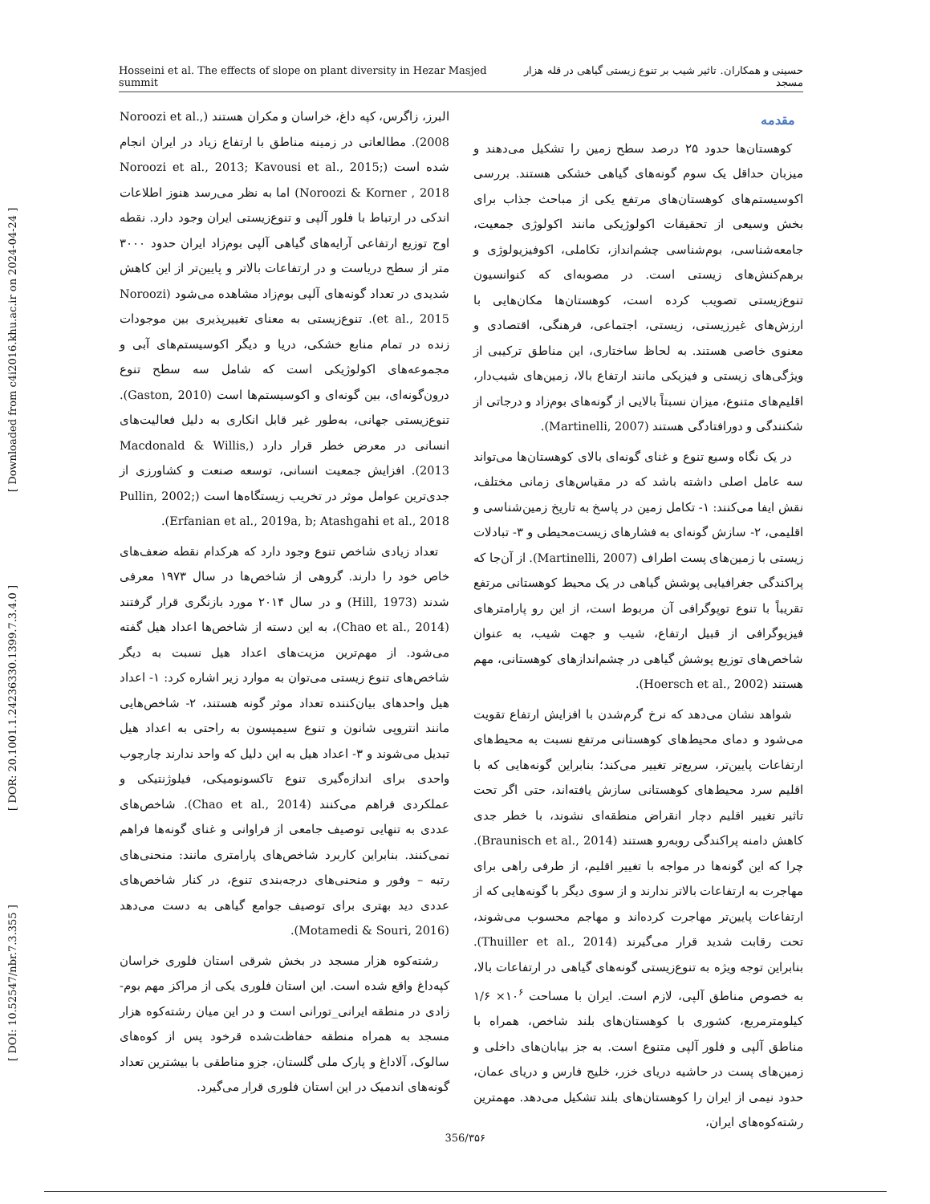Hosseini et al. The effects of slope on plant diversity in Hezar Masjed summit حسینی و همکاران. تاثیر شیب بر تنوع زیستی گیاهی در قله هزار مسجد
[ DOI: 10.52547/nbr.7.3.355 ] [ DOR: 20.1001.1.24236330.1399.7.3.4.0 ] [ Downloaded from c4i2016.khu.ac.ir on 2024-04-24 ]
مقدمه
کوهستان‌ها حدود ۲۵ درصد سطح زمین را تشکیل می‌دهند و میزبان حداقل یک سوم گونه‌های گیاهی خشکی هستند. بررسی اکوسیستم‌های کوهستان‌های مرتفع یکی از مباحث جذاب برای بخش وسیعی از تحقیقات اکولوژیکی مانند اکولوژی جمعیت، جامعه‌شناسی، بوم‌شناسی چشم‌انداز، تکاملی، اکوفیزیولوژی و برهم‌کنش‌های زیستی است. در مصوبه‌ای که کنوانسیون تنوع‌زیستی تصویب کرده است، کوهستان‌ها مکان‌هایی با ارزش‌های غیرزیستی، زیستی، اجتماعی، فرهنگی، اقتصادی و معنوی خاصی هستند. به لحاظ ساختاری، این مناطق ترکیبی از ویژگی‌های زیستی و فیزیکی مانند ارتفاع بالا، زمین‌های شیب‌دار، اقلیم‌های متنوع، میزان نسبتاً بالایی از گونه‌های بوم‌زاد و درجاتی از شکنندگی و دورافتادگی هستند (Martinelli, 2007).
در یک نگاه وسیع تنوع و غنای گونه‌ای بالای کوهستان‌ها می‌تواند سه عامل اصلی داشته باشد که در مقیاس‌های زمانی مختلف، نقش ایفا می‌کنند: ۱- تکامل زمین در پاسخ به تاریخ زمین‌شناسی و اقلیمی، ۲- سازش گونه‌ای به فشارهای زیست‌محیطی و ۳- تبادلات زیستی با زمین‌های پست اطراف (Martinelli, 2007). از آن‌جا که پراکندگی جغرافیایی پوشش گیاهی در یک محیط کوهستانی مرتفع تقریباً با تنوع توپوگرافی آن مربوط است، از این رو پارامترهای فیزیوگرافی از قبیل ارتفاع، شیب و جهت شیب، به عنوان شاخص‌های توزیع پوشش گیاهی در چشم‌اندازهای کوهستانی، مهم هستند (Hoersch et al., 2002).
شواهد نشان می‌دهد که نرخ گرم‌شدن با افزایش ارتفاع تقویت می‌شود و دمای محیط‌های کوهستانی مرتفع نسبت به محیط‌های ارتفاعات پایین‌تر، سریع‌تر تغییر می‌کند؛ بنابراین گونه‌هایی که با اقلیم سرد محیط‌های کوهستانی سازش یافته‌اند، حتی اگر تحت تاثیر تغییر اقلیم دچار انقراض منطقه‌ای نشوند، با خطر جدی کاهش دامنه پراکندگی روبه‌رو هستند (Braunisch et al., 2014). چرا که این گونه‌ها در مواجه با تغییر اقلیم، از طرفی راهی برای مهاجرت به ارتفاعات بالاتر ندارند و از سوی دیگر با گونه‌هایی که از ارتفاعات پایین‌تر مهاجرت کرده‌اند و مهاجم محسوب می‌شوند، تحت رقابت شدید قرار می‌گیرند (Thuiller et al., 2014). بنابراین توجه ویژه به تنوع‌زیستی گونه‌های گیاهی در ارتفاعات بالا، به خصوص مناطق آلپی، لازم است. ایران با مساحت ۱۰<sup>۶</sup>× ۱/۶ کیلومترمربع، کشوری با کوهستان‌های بلند شاخص، همراه با مناطق آلپی و فلور آلپی متنوع است. به جز بیابان‌های داخلی و زمین‌های پست در حاشیه دریای خزر، خلیج فارس و دریای عمان، حدود نیمی از ایران را کوهستان‌های بلند تشکیل می‌دهد. مهمترین رشته‌کوه‌های ایران،
البرز، زاگرس، کپه داغ، خراسان و مکران هستند (Noroozi et al., 2008). مطالعاتی در زمینه مناطق با ارتفاع زیاد در ایران انجام شده است (Noroozi et al., 2013; Kavousi et al., 2015; Noroozi & Korner , 2018) اما به نظر می‌رسد هنوز اطلاعات اندکی در ارتباط با فلور آلپی و تنوع‌زیستی ایران وجود دارد. نقطه اوج توزیع ارتفاعی آرایه‌های گیاهی آلپی بوم‌زاد ایران حدود ۳۰۰۰ متر از سطح دریاست و در ارتفاعات بالاتر و پایین‌تر از این کاهش شدیدی در تعداد گونه‌های آلپی بوم‌زاد مشاهده می‌شود (Noroozi et al., 2015). تنوع‌زیستی به معنای تغییرپذیری بین موجودات زنده در تمام منابع خشکی، دریا و دیگر اکوسیستم‌های آبی و مجموعه‌های اکولوژیکی است که شامل سه سطح تنوع درون‌گونه‌ای، بین گونه‌ای و اکوسیستم‌ها است (Gaston, 2010). تنوع‌زیستی جهانی، به‌طور غیر قابل انکاری به دلیل فعالیت‌های انسانی در معرض خطر قرار دارد (Macdonald & Willis, 2013). افزایش جمعیت انسانی، توسعه صنعت و کشاورزی از جدی‌ترین عوامل موثر در تخریب زیستگاه‌ها است (Pullin, 2002; Erfanian et al., 2019a, b; Atashgahi et al., 2018).
تعداد زیادی شاخص تنوع وجود دارد که هرکدام نقطه ضعف‌های خاص خود را دارند. گروهی از شاخص‌ها در سال ۱۹۷۳ معرفی شدند (Hill, 1973) و در سال ۲۰۱۴ مورد بازنگری قرار گرفتند (Chao et al., 2014)، به این دسته از شاخص‌ها اعداد هیل گفته می‌شود. از مهم‌ترین مزیت‌های اعداد هیل نسبت به دیگر شاخص‌های تنوع زیستی می‌توان به موارد زیر اشاره کرد: ۱- اعداد هیل واحدهای بیان‌کننده تعداد موثر گونه هستند، ۲- شاخص‌هایی مانند انتروپی شانون و تنوع سیمپسون به راحتی به اعداد هیل تبدیل می‌شوند و ۳- اعداد هیل به این دلیل که واحد ندارند چارچوب واحدی برای اندازه‌گیری تنوع تاکسونومیکی، فیلوژنتیکی و عملکردی فراهم می‌کنند (Chao et al., 2014). شاخص‌های عددی به تنهایی توصیف جامعی از فراوانی و غنای گونه‌ها فراهم نمی‌کنند. بنابراین کاربرد شاخص‌های پارامتری مانند: منحنی‌های رتبه – وفور و منحنی‌های درجه‌بندی تنوع، در کنار شاخص‌های عددی دید بهتری برای توصیف جوامع گیاهی به دست می‌دهد (Motamedi & Souri, 2016).
رشته‌کوه هزار مسجد در بخش شرقی استان فلوری خراسان کپه‌داغ واقع شده است. این استان فلوری یکی از مراکز مهم بوم-زادی در منطقه ایرانی_تورانی است و در این میان رشته‌کوه هزار مسجد به همراه منطقه حفاظت‌شده قرخود پس از کوه‌های سالوک، آلاداغ و پارک ملی گلستان، جزو مناطقی با بیشترین تعداد گونه‌های اندمیک در این استان فلوری قرار می‌گیرد.
356/۳۵۶